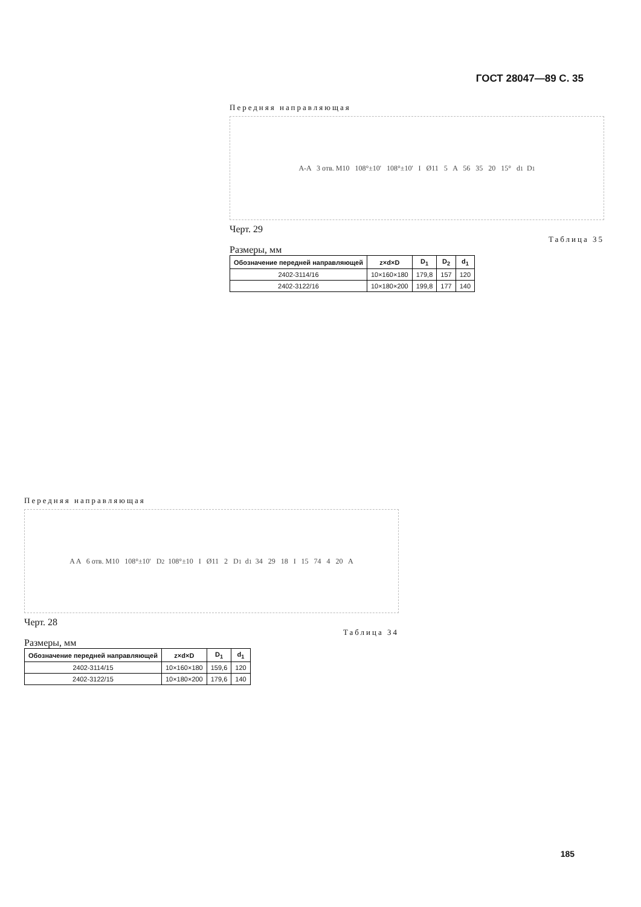ГОСТ 28047—89 С. 35
Передняя направляющая
A-A 3 отв. M10 108°±10' 108°±10' I Ø11 5 A 56 35 20 15° d<sub>1</sub> D<sub>1</sub>
Черт. 29
Таблица 35
Размеры, мм
| Обозначение передней направляющей | z×d×D | D<sub>1</sub> | D<sub>2</sub> | d<sub>1</sub> |
| --- | --- | --- | --- | --- |
| 2402-3114/16 | 10×160×180 | 179,8 | 157 | 120 |
| 2402-3122/16 | 10×180×200 | 199,8 | 177 | 140 |
Передняя направляющая
A A 6 отв. M10 108°±10' D<sub>2</sub> 108°±10 I Ø11 2 D<sub>1</sub> d<sub>1</sub> 34 29 18 I 15 74 4 20 A
Черт. 28
Таблица 34
Размеры, мм
| Обозначение передней направляющей | z×d×D | D<sub>1</sub> | d<sub>1</sub> |
| --- | --- | --- | --- |
| 2402-3114/15 | 10×160×180 | 159,6 | 120 |
| 2402-3122/15 | 10×180×200 | 179,6 | 140 |
185